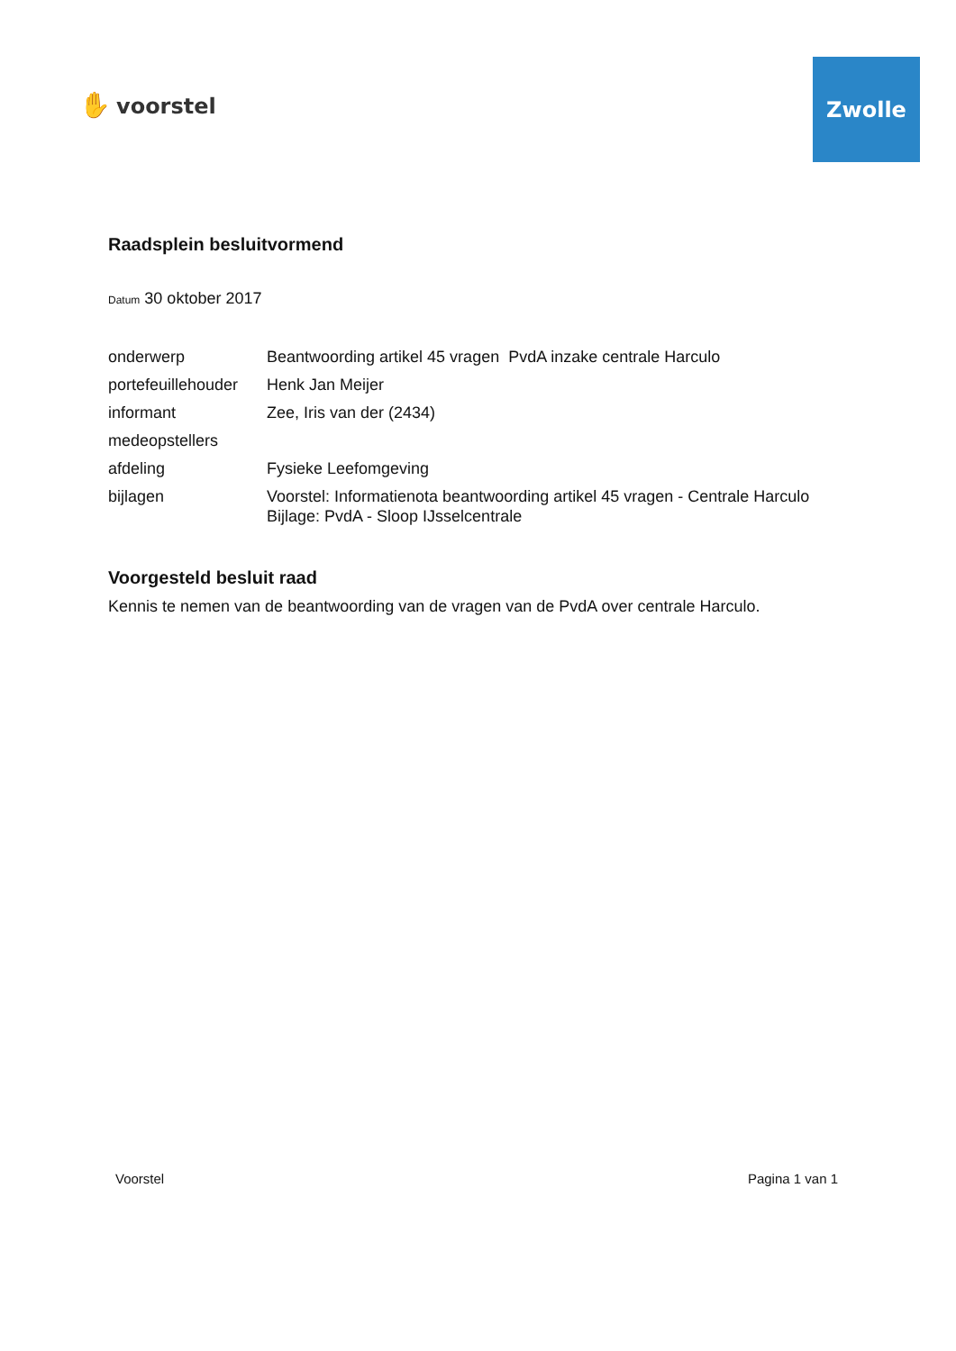✋ voorstel
Zwolle
Raadsplein besluitvormend
Datum 30 oktober 2017
| onderwerp | Beantwoording artikel 45 vragen PvdA inzake centrale Harculo |
| portefeuillehouder | Henk Jan Meijer |
| informant | Zee, Iris van der (2434) |
| medeopstellers | |
| afdeling | Fysieke Leefomgeving |
| bijlagen | Voorstel: Informatienota beantwoording artikel 45 vragen - Centrale Harculo Bijlage: PvdA - Sloop IJsselcentrale |
Voorgesteld besluit raad
Kennis te nemen van de beantwoording van de vragen van de PvdA over centrale Harculo.
Voorstel Pagina 1 van 1